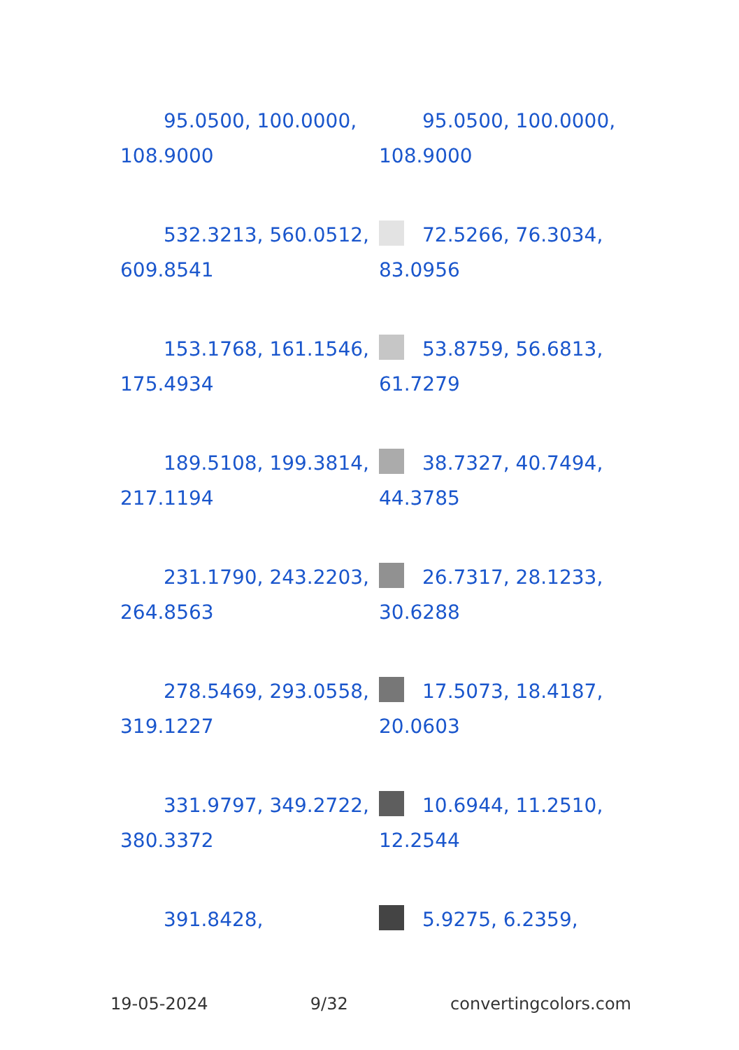| 95.0500, 100.0000, 108.9000 | 95.0500, 100.0000, 108.9000 |
| 532.3213, 560.0512, 609.8541 | 72.5266, 76.3034, 83.0956 |
| 153.1768, 161.1546, 175.4934 | 53.8759, 56.6813, 61.7279 |
| 189.5108, 199.3814, 217.1194 | 38.7327, 40.7494, 44.3785 |
| 231.1790, 243.2203, 264.8563 | 26.7317, 28.1233, 30.6288 |
| 278.5469, 293.0558, 319.1227 | 17.5073, 18.4187, 20.0603 |
| 331.9797, 349.2722, 380.3372 | 10.6944, 11.2510, 12.2544 |
| 391.8428, | 5.9275, 6.2359, |
19-05-2024 9/32 convertingcolors.com